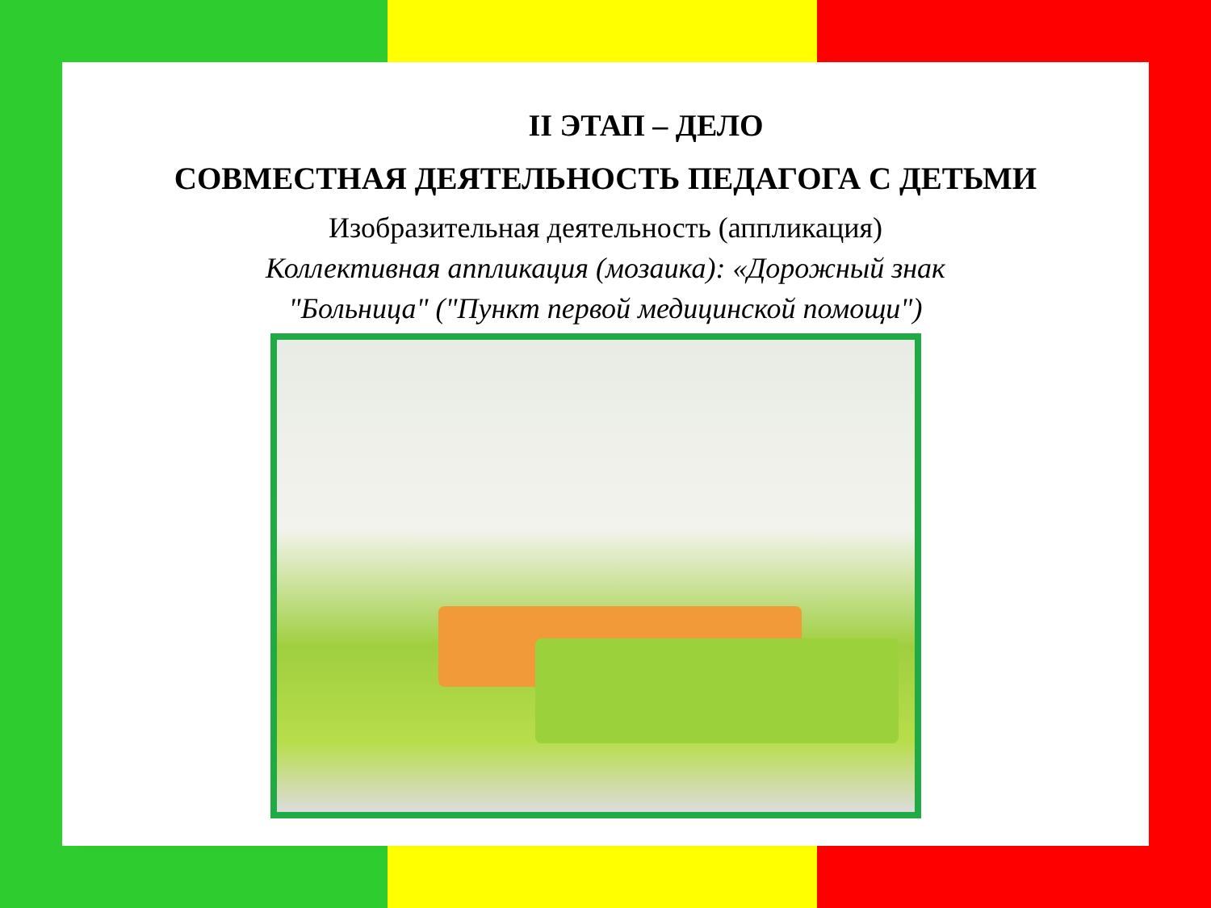II ЭТАП – ДЕЛО
СОВМЕСТНАЯ ДЕЯТЕЛЬНОСТЬ ПЕДАГОГА С ДЕТЬМИ
Изобразительная деятельность (аппликация)
Коллективная аппликация (мозаика): «Дорожный знак
"Больница" ("Пункт первой медицинской помощи")